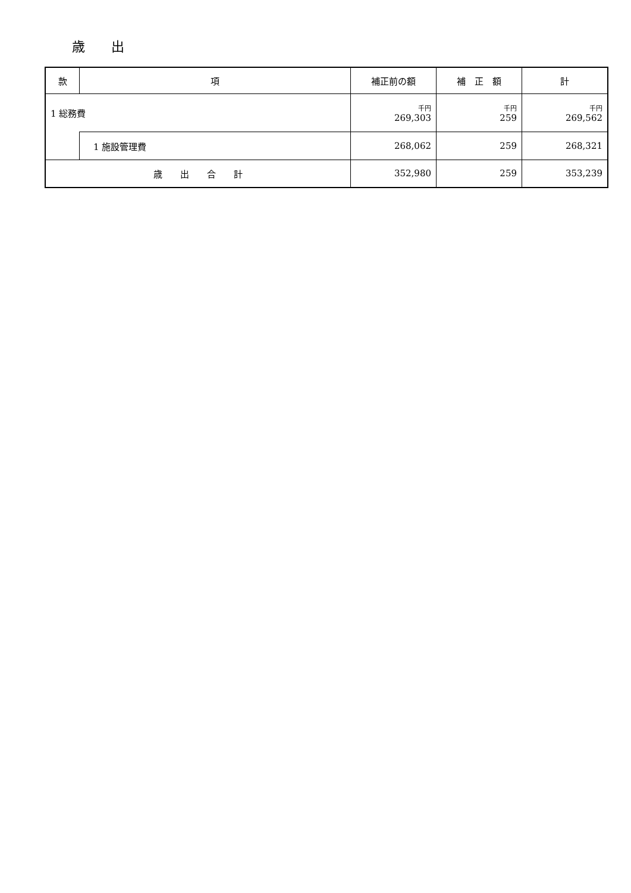歳　　出
| 款 | 項 | 補正前の額 | 補 正 額 | 計 |
| --- | --- | --- | --- | --- |
| 1 総務費 | | 千円 269,303 | 千円 259 | 千円 269,562 |
| | 1 施設管理費 | 268,062 | 259 | 268,321 |
| 歳 出 合 計 | | 352,980 | 259 | 353,239 |